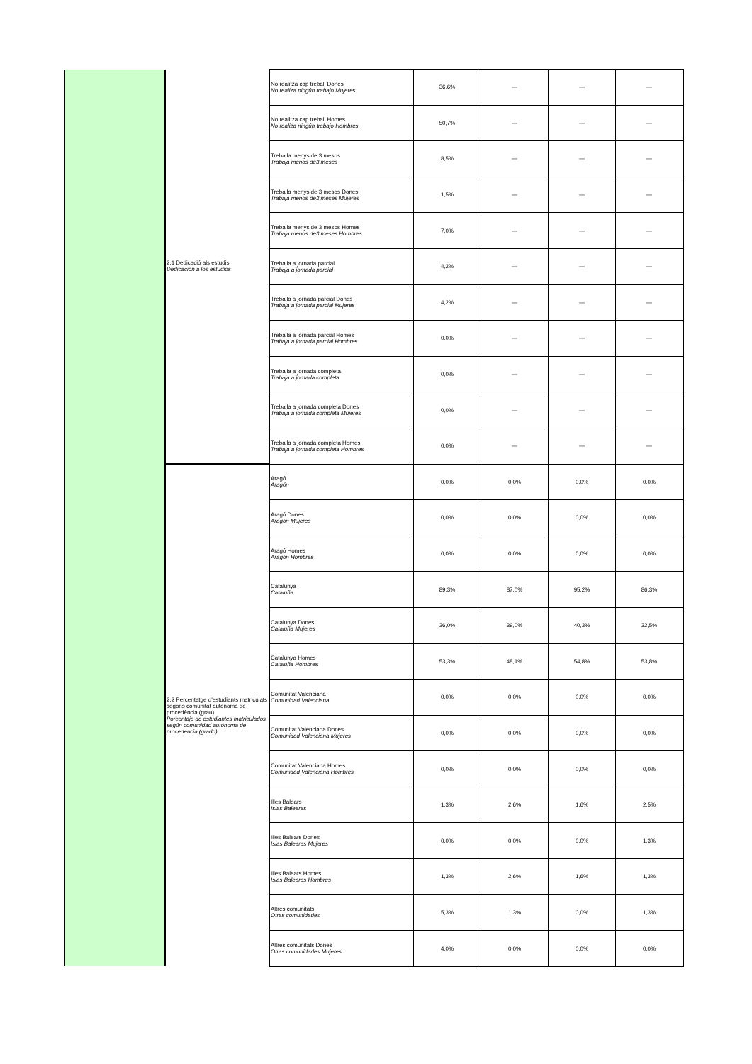| | 2.1 Dedicació als estudis Dedicación a los estudios | No realitza cap treball Dones No realiza ningún trabajo Mujeres | 36,6% | — | — | — |
| | | No realitza cap treball Homes No realiza ningún trabajo Hombres | 50,7% | — | — | — |
| | | Treballa menys de 3 mesos Trabaja menos de3 meses | 8,5% | — | — | — |
| | | Treballa menys de 3 mesos Dones Trabaja menos de3 meses Mujeres | 1,5% | — | — | — |
| | | Treballa menys de 3 mesos Homes Trabaja menos de3 meses Hombres | 7,0% | — | — | — |
| | | Treballa a jornada parcial Trabaja a jornada parcial | 4,2% | — | — | — |
| | | Treballa a jornada parcial Dones Trabaja a jornada parcial Mujeres | 4,2% | — | — | — |
| | | Treballa a jornada parcial Homes Trabaja a jornada parcial Hombres | 0,0% | — | — | — |
| | | Treballa a jornada completa Trabaja a jornada completa | 0,0% | — | — | — |
| | | Treballa a jornada completa Dones Trabaja a jornada completa Mujeres | 0,0% | — | — | — |
| | | Treballa a jornada completa Homes Trabaja a jornada completa Hombres | 0,0% | — | — | — |
| | 2.2 Percentatge d'estudiants matriculats segons comunitat autònoma de procedència (grau) Porcentaje de estudiantes matriculados según comunidad autónoma de procedencia (grado) | Aragó Aragón | 0,0% | 0,0% | 0,0% | 0,0% |
| | | Aragó Dones Aragón Mujeres | 0,0% | 0,0% | 0,0% | 0,0% |
| | | Aragó Homes Aragón Hombres | 0,0% | 0,0% | 0,0% | 0,0% |
| | | Catalunya Cataluña | 89,3% | 87,0% | 95,2% | 86,3% |
| | | Catalunya Dones Cataluña Mujeres | 36,0% | 39,0% | 40,3% | 32,5% |
| | | Catalunya Homes Cataluña Hombres | 53,3% | 48,1% | 54,8% | 53,8% |
| | | Comunitat Valenciana Comunidad Valenciana | 0,0% | 0,0% | 0,0% | 0,0% |
| | | Comunitat Valenciana Dones Comunidad Valenciana Mujeres | 0,0% | 0,0% | 0,0% | 0,0% |
| | | Comunitat Valenciana Homes Comunidad Valenciana Hombres | 0,0% | 0,0% | 0,0% | 0,0% |
| | | Illes Balears Islas Baleares | 1,3% | 2,6% | 1,6% | 2,5% |
| | | Illes Balears Dones Islas Baleares Mujeres | 0,0% | 0,0% | 0,0% | 1,3% |
| | | Illes Balears Homes Islas Baleares Hombres | 1,3% | 2,6% | 1,6% | 1,3% |
| | | Altres comunitats Otras comunidades | 5,3% | 1,3% | 0,0% | 1,3% |
| | | Altres comunitats Dones Otras comunidades Mujeres | 4,0% | 0,0% | 0,0% | 0,0% |